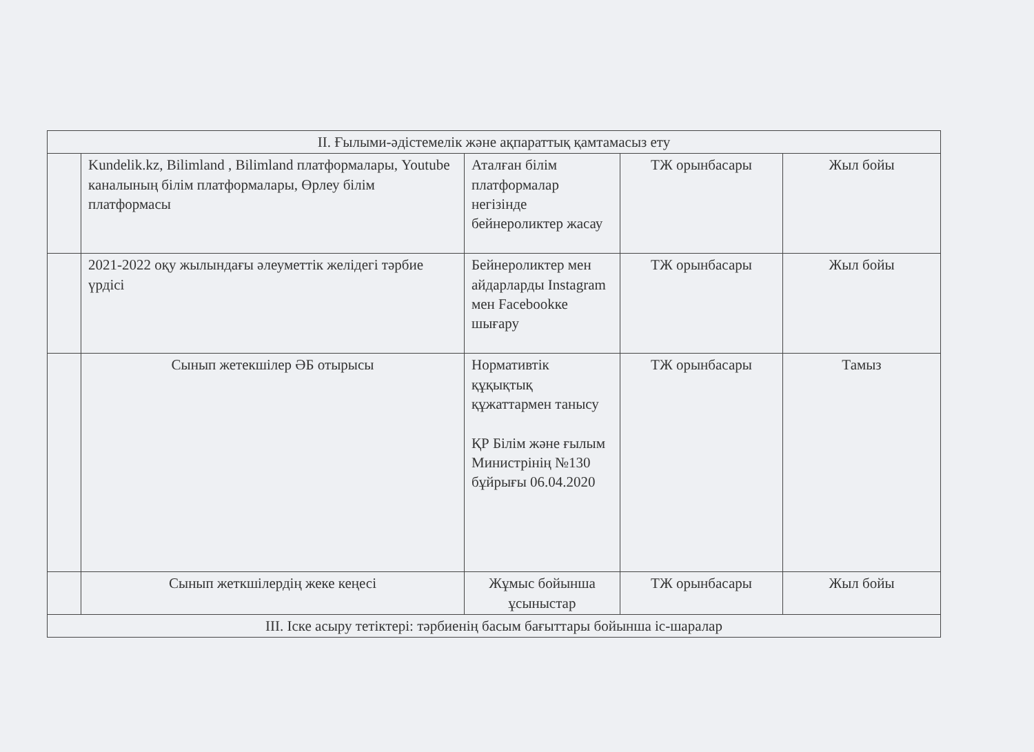| ІІ. Ғылыми-әдістемелік және ақпараттық қамтамасыз ету | | | | |
| | Kundelik.kz, Bilimland , Bilimland платформалары, Youtube каналының білім платформалары, Өрлеу білім платформасы | Аталған білім платформалар негізінде бейнероликтер жасау | ТЖ орынбасары | Жыл бойы |
| | 2021-2022 оқу жылындағы әлеуметтік желідегі тәрбие үрдісі | Бейнероликтер мен айдарларды Instagram мен Facebookке шығару | ТЖ орынбасары | Жыл бойы |
| | Сынып жетекшілер ӘБ отырысы | Нормативтік құқықтық құжаттармен танысу ҚР Білім және ғылым Министрінің №130 бұйрығы 06.04.2020 | ТЖ орынбасары | Тамыз |
| | Сынып жеткшілердің жеке кеңесі | Жұмыс бойынша ұсыныстар | ТЖ орынбасары | Жыл бойы |
| ІІІ. Іске асыру тетіктері: тәрбиенің басым бағыттары бойынша іс-шаралар | | | | |